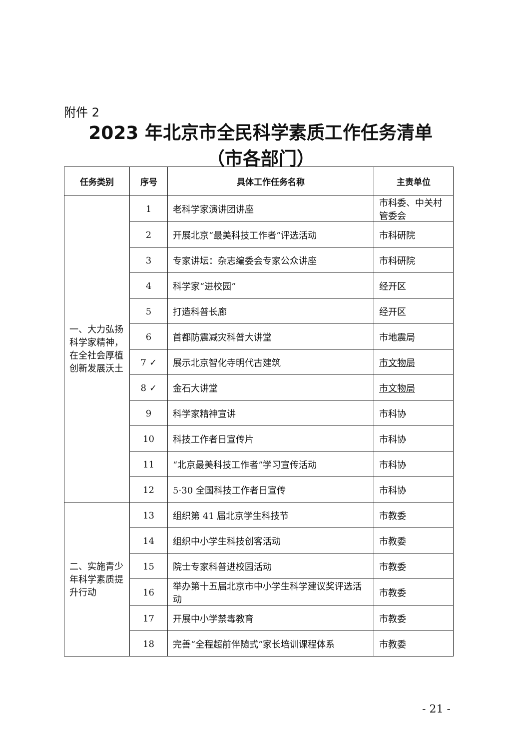附件 2
2023 年北京市全民科学素质工作任务清单
（市各部门）
| 任务类别 | 序号 | 具体工作任务名称 | 主责单位 |
| --- | --- | --- | --- |
| 一、大力弘扬科学家精神，在全社会厚植创新发展沃土 | 1 | 老科学家演讲团讲座 | 市科委、中关村管委会 |
| | 2 | 开展北京“最美科技工作者”评选活动 | 市科研院 |
| | 3 | 专家讲坛：杂志编委会专家公众讲座 | 市科研院 |
| | 4 | 科学家“进校园” | 经开区 |
| | 5 | 打造科普长廊 | 经开区 |
| | 6 | 首都防震减灾科普大讲堂 | 市地震局 |
| | 7 ✓ | 展示北京智化寺明代古建筑 | 市文物局 |
| | 8 ✓ | 金石大讲堂 | 市文物局 |
| | 9 | 科学家精神宣讲 | 市科协 |
| | 10 | 科技工作者日宣传片 | 市科协 |
| | 11 | “北京最美科技工作者”学习宣传活动 | 市科协 |
| | 12 | 5·30 全国科技工作者日宣传 | 市科协 |
| 二、实施青少年科学素质提升行动 | 13 | 组织第 41 届北京学生科技节 | 市教委 |
| | 14 | 组织中小学生科技创客活动 | 市教委 |
| | 15 | 院士专家科普进校园活动 | 市教委 |
| | 16 | 举办第十五届北京市中小学生科学建议奖评选活动 | 市教委 |
| | 17 | 开展中小学禁毒教育 | 市教委 |
| | 18 | 完善“全程超前伴随式”家长培训课程体系 | 市教委 |
- 21 -